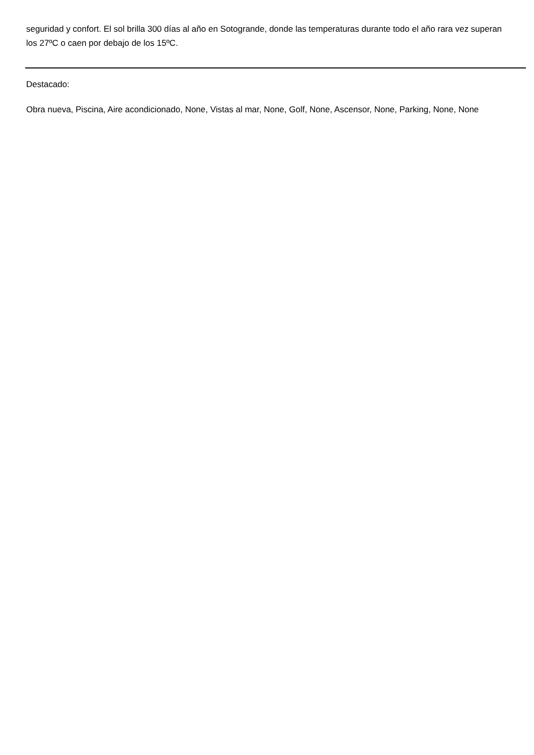seguridad y confort. El sol brilla 300 días al año en Sotogrande, donde las temperaturas durante todo el año rara vez superan los 27ºC o caen por debajo de los 15ºC.
Destacado:
Obra nueva, Piscina, Aire acondicionado, None, Vistas al mar, None, Golf, None, Ascensor, None, Parking, None, None